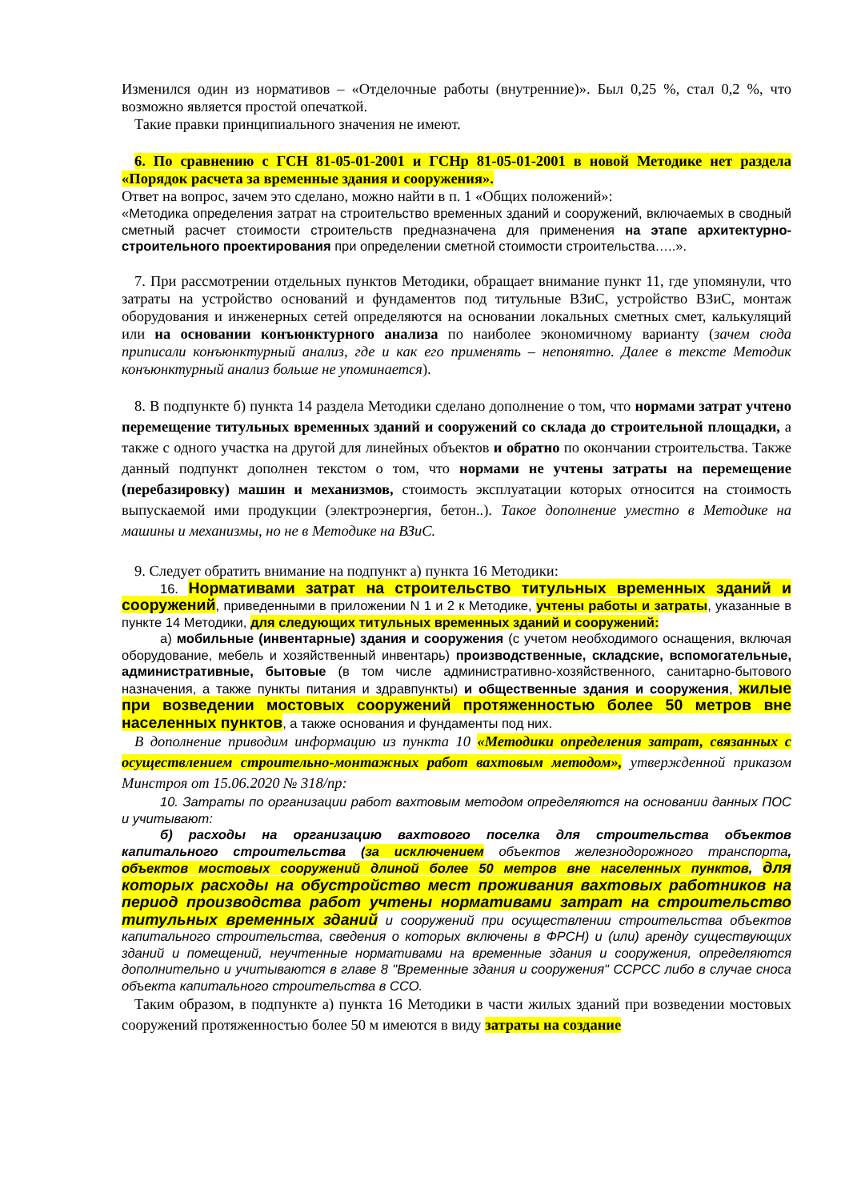Изменился один из нормативов – «Отделочные работы (внутренние)». Был 0,25 %, стал 0,2 %, что возможно является простой опечаткой.
Такие правки принципиального значения не имеют.
6. По сравнению с ГСН 81-05-01-2001 и ГСНр 81-05-01-2001 в новой Методике нет раздела «Порядок расчета за временные здания и сооружения».
Ответ на вопрос, зачем это сделано, можно найти в п. 1 «Общих положений»:
«Методика определения затрат на строительство временных зданий и сооружений, включаемых в сводный сметный расчет стоимости строительств предназначена для применения на этапе архитектурно-строительного проектирования при определении сметной стоимости строительства…..».
7. При рассмотрении отдельных пунктов Методики, обращает внимание пункт 11, где упомянули, что затраты на устройство оснований и фундаментов под титульные ВЗиС, устройство ВЗиС, монтаж оборудования и инженерных сетей определяются на основании локальных сметных смет, калькуляций или на основании конъюнктурного анализа по наиболее экономичному варианту (зачем сюда приписали конъюнктурный анализ, где и как его применять – непонятно. Далее в тексте Методик конъюнктурный анализ больше не упоминается).
8. В подпункте б) пункта 14 раздела Методики сделано дополнение о том, что нормами затрат учтено перемещение титульных временных зданий и сооружений со склада до строительной площадки, а также с одного участка на другой для линейных объектов и обратно по окончании строительства. Также данный подпункт дополнен текстом о том, что нормами не учтены затраты на перемещение (перебазировку) машин и механизмов, стоимость эксплуатации которых относится на стоимость выпускаемой ими продукции (электроэнергия, бетон..). Такое дополнение уместно в Методике на машины и механизмы, но не в Методике на ВЗиС.
9. Следует обратить внимание на подпункт а) пункта 16 Методики:
16. Нормативами затрат на строительство титульных временных зданий и сооружений, приведенными в приложении N 1 и 2 к Методике, учтены работы и затраты, указанные в пункте 14 Методики, для следующих титульных временных зданий и сооружений:
а) мобильные (инвентарные) здания и сооружения (с учетом необходимого оснащения, включая оборудование, мебель и хозяйственный инвентарь) производственные, складские, вспомогательные, административные, бытовые (в том числе административно-хозяйственного, санитарно-бытового назначения, а также пункты питания и здравпункты) и общественные здания и сооружения, жилые при возведении мостовых сооружений протяженностью более 50 метров вне населенных пунктов, а также основания и фундаменты под них.
В дополнение приводим информацию из пункта 10 «Методики определения затрат, связанных с осуществлением строительно-монтажных работ вахтовым методом», утвержденной приказом Минстроя от 15.06.2020 № 318/пр:
10. Затраты по организации работ вахтовым методом определяются на основании данных ПОС и учитывают:
б) расходы на организацию вахтового поселка для строительства объектов капитального строительства (за исключением объектов железнодорожного транспорта, объектов мостовых сооружений длиной более 50 метров вне населенных пунктов, для которых расходы на обустройство мест проживания вахтовых работников на период производства работ учтены нормативами затрат на строительство титульных временных зданий и сооружений при осуществлении строительства объектов капитального строительства, сведения о которых включены в ФРСН) и (или) аренду существующих зданий и помещений, неучтенные нормативами на временные здания и сооружения, определяются дополнительно и учитываются в главе 8 "Временные здания и сооружения" ССРСС либо в случае сноса объекта капитального строительства в ССО.
Таким образом, в подпункте а) пункта 16 Методики в части жилых зданий при возведении мостовых сооружений протяженностью более 50 м имеются в виду затраты на создание